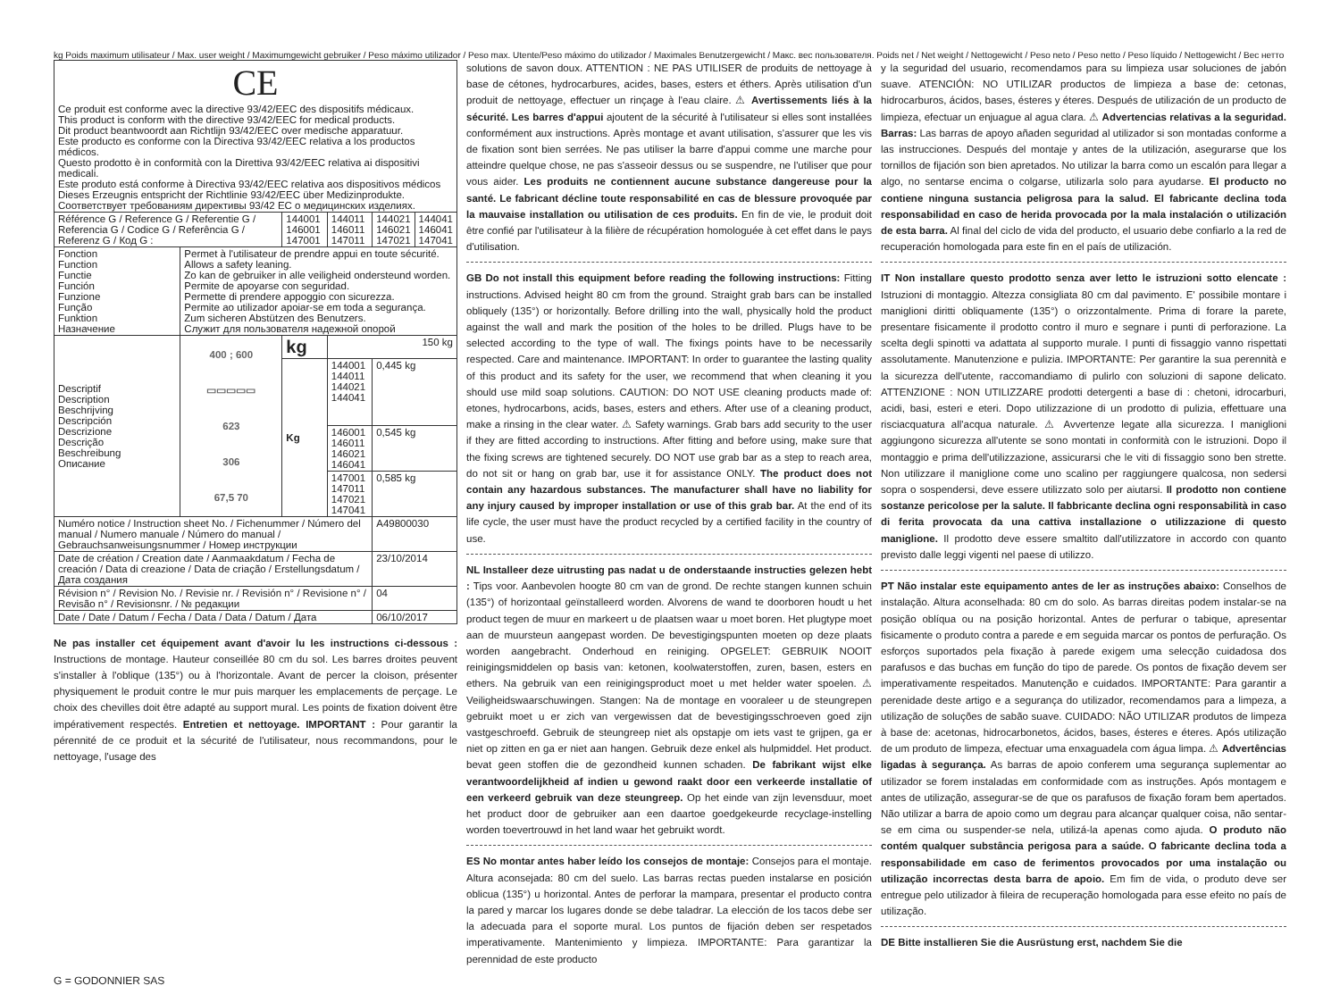kg Poids maximum utilisateur / Max. user weight / Maximumgewicht gebruiker / Peso máximo utilizador / Peso max. Utente/Peso máximo do utilizador / Maximales Benutzergewicht / Макс. вес пользователя. Poids net / Net weight / Nettogewicht / Peso neto / Peso netto / Peso líquido / Nettogewicht / Вес нетто
| CE Ce produit est conforme avec la directive 93/42/EEC des dispositifs médicaux. This product is conform with the directive 93/42/EEC for medical products. Dit product beantwoordt aan Richtlijn 93/42/EEC over medische apparatuur. Este producto es conforme con la Directiva 93/42/EEC relativa a los productos médicos. Questo prodotto è in conformità con la Direttiva 93/42/EEC relativa ai dispositivi medicali. Este produto está conforme à Directiva 93/42/EEC relativa aos dispositivos médicos Dieses Erzeugnis entspricht der Richtlinie 93/42/EEC über Medizinprodukte. Соответствует требованиям директивы 93/42 EC о медицинских изделиях. | | | | | |
| Référence G / Reference G / Referentie G / Referencia G / Codice G / Referência G / Referenz G / Код G : | | 144001 146001 147001 | 144011 146011 147011 | 144021 146021 147021 | 144041 146041 147041 |
| Fonction Function Functie Función Funzione Função Funktion Назначение | Permet à l'utilisateur de prendre appui en toute sécurité. Allows a safety leaning. Zo kan de gebruiker in alle veiligheid ondersteund worden. Permite de apoyarse con seguridad. Permette di prendere appoggio con sicurezza. Permite ao utilizador apoiar-se em toda a segurança. Zum sicheren Abstützen des Benutzers. Служит для пользователя надежной опорой | | | | |
| Descriptif Description Beschrijving Descripción Descrizione Descrição Beschreibung Описание | 400 ; 600 ▭▭▭▭▭ 623 306 67,5 70 | kg | 150 kg | | |
| | | Kg | 144001 144011 144021 144041 | 0,445 kg | |
| | | | 146001 146011 146021 146041 | 0,545 kg | |
| | | | 147001 147011 147021 147041 | 0,585 kg | |
| Numéro notice / Instruction sheet No. / Fichenummer / Número del manual / Numero manuale / Número do manual / Gebrauchsanweisungsnummer / Номер инструкции | | | | A49800030 | |
| Date de création / Creation date / Aanmaakdatum / Fecha de creación / Data di creazione / Data de criação / Erstellungsdatum / Дата создания | | | | 23/10/2014 | |
| Révision n° / Revision No. / Revisie nr. / Revisión n° / Revisione n° / Revisão n° / Revisionsnr. / № редакции | | | | 04 | |
| Date / Date / Datum / Fecha / Data / Data / Datum / Дата | | | | 06/10/2017 | |
Ne pas installer cet équipement avant d'avoir lu les instructions ci-dessous : Instructions de montage. Hauteur conseillée 80 cm du sol. Les barres droites peuvent s'installer à l'oblique (135°) ou à l'horizontale. Avant de percer la cloison, présenter physiquement le produit contre le mur puis marquer les emplacements de perçage. Le choix des chevilles doit être adapté au support mural. Les points de fixation doivent être impérativement respectés. Entretien et nettoyage. IMPORTANT : Pour garantir la pérennité de ce produit et la sécurité de l'utilisateur, nous recommandons, pour le nettoyage, l'usage des
solutions de savon doux. ATTENTION : NE PAS UTILISER de produits de nettoyage à base de cétones, hydrocarbures, acides, bases, esters et éthers. Après utilisation d'un produit de nettoyage, effectuer un rinçage à l'eau claire. ⚠ Avertissements liés à la sécurité. Les barres d'appui ajoutent de la sécurité à l'utilisateur si elles sont installées conformément aux instructions. Après montage et avant utilisation, s'assurer que les vis de fixation sont bien serrées. Ne pas utiliser la barre d'appui comme une marche pour atteindre quelque chose, ne pas s'asseoir dessus ou se suspendre, ne l'utiliser que pour vous aider. Les produits ne contiennent aucune substance dangereuse pour la santé. Le fabricant décline toute responsabilité en cas de blessure provoquée par la mauvaise installation ou utilisation de ces produits. En fin de vie, le produit doit être confié par l'utilisateur à la filière de récupération homologuée à cet effet dans le pays d'utilisation.
GB Do not install this equipment before reading the following instructions: Fitting instructions. Advised height 80 cm from the ground. Straight grab bars can be installed obliquely (135°) or horizontally. Before drilling into the wall, physically hold the product against the wall and mark the position of the holes to be drilled. Plugs have to be selected according to the type of wall. The fixings points have to be necessarily respected. Care and maintenance. IMPORTANT: In order to guarantee the lasting quality of this product and its safety for the user, we recommend that when cleaning it you should use mild soap solutions. CAUTION: DO NOT USE cleaning products made of: etones, hydrocarbons, acids, bases, esters and ethers. After use of a cleaning product, make a rinsing in the clear water. ⚠ Safety warnings. Grab bars add security to the user if they are fitted according to instructions. After fitting and before using, make sure that the fixing screws are tightened securely. DO NOT use grab bar as a step to reach area, do not sit or hang on grab bar, use it for assistance ONLY. The product does not contain any hazardous substances. The manufacturer shall have no liability for any injury caused by improper installation or use of this grab bar. At the end of its life cycle, the user must have the product recycled by a certified facility in the country of use.
NL Installeer deze uitrusting pas nadat u de onderstaande instructies gelezen hebt : Tips voor. Aanbevolen hoogte 80 cm van de grond. De rechte stangen kunnen schuin (135°) of horizontaal geïnstalleerd worden. Alvorens de wand te doorboren houdt u het product tegen de muur en markeert u de plaatsen waar u moet boren. Het plugtype moet aan de muursteun aangepast worden. De bevestigingspunten moeten op deze plaats worden aangebracht. Onderhoud en reiniging. OPGELET: GEBRUIK NOOIT reinigingsmiddelen op basis van: ketonen, koolwaterstoffen, zuren, basen, esters en ethers. Na gebruik van een reinigingsproduct moet u met helder water spoelen. ⚠ Veiligheidswaarschuwingen. Stangen: Na de montage en vooraleer u de steungrepen gebruikt moet u er zich van vergewissen dat de bevestigingsschroeven goed zijn vastgeschroefd. Gebruik de steungreep niet als opstapje om iets vast te grijpen, ga er niet op zitten en ga er niet aan hangen. Gebruik deze enkel als hulpmiddel. Het product. bevat geen stoffen die de gezondheid kunnen schaden. De fabrikant wijst elke verantwoordelijkheid af indien u gewond raakt door een verkeerde installatie of een verkeerd gebruik van deze steungreep. Op het einde van zijn levensduur, moet het product door de gebruiker aan een daartoe goedgekeurde recyclage-instelling worden toevertrouwd in het land waar het gebruikt wordt.
ES No montar antes haber leído los consejos de montaje: Consejos para el montaje. Altura aconsejada: 80 cm del suelo. Las barras rectas pueden instalarse en posición oblicua (135°) u horizontal. Antes de perforar la mampara, presentar el producto contra la pared y marcar los lugares donde se debe taladrar. La elección de los tacos debe ser la adecuada para el soporte mural. Los puntos de fijación deben ser respetados imperativamente. Mantenimiento y limpieza. IMPORTANTE: Para garantizar la perennidad de este producto
y la seguridad del usuario, recomendamos para su limpieza usar soluciones de jabón suave. ATENCIÓN: NO UTILIZAR productos de limpieza a base de: cetonas, hidrocarburos, ácidos, bases, ésteres y éteres. Después de utilización de un producto de limpieza, efectuar un enjuague al agua clara. ⚠ Advertencias relativas a la seguridad. Barras: Las barras de apoyo añaden seguridad al utilizador si son montadas conforme a las instrucciones. Después del montaje y antes de la utilización, asegurarse que los tornillos de fijación son bien apretados. No utilizar la barra como un escalón para llegar a algo, no sentarse encima o colgarse, utilizarla solo para ayudarse. El producto no contiene ninguna sustancia peligrosa para la salud. El fabricante declina toda responsabilidad en caso de herida provocada por la mala instalación o utilización de esta barra. Al final del ciclo de vida del producto, el usuario debe confiarlo a la red de recuperación homologada para este fin en el país de utilización.
IT Non installare questo prodotto senza aver letto le istruzioni sotto elencate : Istruzioni di montaggio. Altezza consigliata 80 cm dal pavimento. E' possibile montare i maniglioni diritti obliquamente (135°) o orizzontalmente. Prima di forare la parete, presentare fisicamente il prodotto contro il muro e segnare i punti di perforazione. La scelta degli spinotti va adattata al supporto murale. I punti di fissaggio vanno rispettati assolutamente. Manutenzione e pulizia. IMPORTANTE: Per garantire la sua perennità e la sicurezza dell'utente, raccomandiamo di pulirlo con soluzioni di sapone delicato. ATTENZIONE : NON UTILIZZARE prodotti detergenti a base di : chetoni, idrocarburi, acidi, basi, esteri e eteri. Dopo utilizzazione di un prodotto di pulizia, effettuare una risciacquatura all'acqua naturale. ⚠ Avvertenze legate alla sicurezza. I maniglioni aggiungono sicurezza all'utente se sono montati in conformità con le istruzioni. Dopo il montaggio e prima dell'utilizzazione, assicurarsi che le viti di fissaggio sono ben strette. Non utilizzare il maniglione come uno scalino per raggiungere qualcosa, non sedersi sopra o sospendersi, deve essere utilizzato solo per aiutarsi. Il prodotto non contiene sostanze pericolose per la salute. Il fabbricante declina ogni responsabilità in caso di ferita provocata da una cattiva installazione o utilizzazione di questo maniglione. Il prodotto deve essere smaltito dall'utilizzatore in accordo con quanto previsto dalle leggi vigenti nel paese di utilizzo.
PT Não instalar este equipamento antes de ler as instruções abaixo: Conselhos de instalação. Altura aconselhada: 80 cm do solo. As barras direitas podem instalar-se na posição oblíqua ou na posição horizontal. Antes de perfurar o tabique, apresentar fisicamente o produto contra a parede e em seguida marcar os pontos de perfuração. Os esforços suportados pela fixação à parede exigem uma selecção cuidadosa dos parafusos e das buchas em função do tipo de parede. Os pontos de fixação devem ser imperativamente respeitados. Manutenção e cuidados. IMPORTANTE: Para garantir a perenidade deste artigo e a segurança do utilizador, recomendamos para a limpeza, a utilização de soluções de sabão suave. CUIDADO: NÃO UTILIZAR produtos de limpeza à base de: acetonas, hidrocarbonetos, ácidos, bases, ésteres e éteres. Após utilização de um produto de limpeza, efectuar uma enxaguadela com água limpa. ⚠ Advertências ligadas à segurança. As barras de apoio conferem uma segurança suplementar ao utilizador se forem instaladas em conformidade com as instruções. Após montagem e antes de utilização, assegurar-se de que os parafusos de fixação foram bem apertados. Não utilizar a barra de apoio como um degrau para alcançar qualquer coisa, não sentar-se em cima ou suspender-se nela, utilizá-la apenas como ajuda. O produto não contém qualquer substância perigosa para a saúde. O fabricante declina toda a responsabilidade em caso de ferimentos provocados por uma instalação ou utilização incorrectas desta barra de apoio. Em fim de vida, o produto deve ser entregue pelo utilizador à fileira de recuperação homologada para esse efeito no país de utilização.
DE Bitte installieren Sie die Ausrüstung erst, nachdem Sie die
G = GODONNIER SAS